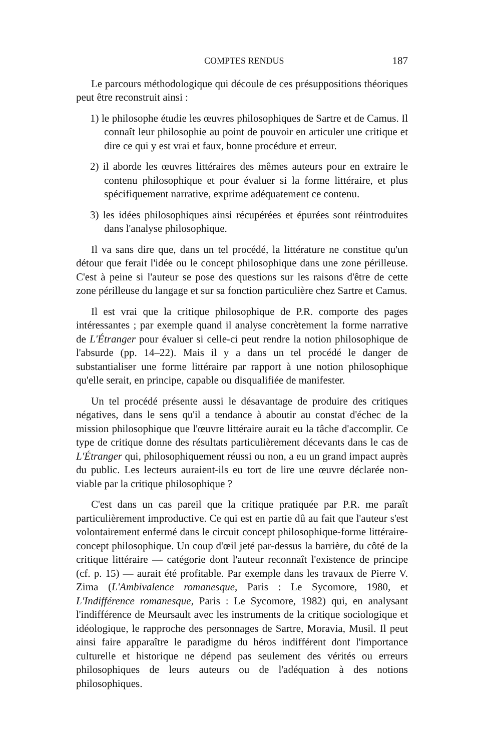COMPTES RENDUS 187
Le parcours méthodologique qui découle de ces présuppositions théoriques peut être reconstruit ainsi :
1) le philosophe étudie les œuvres philosophiques de Sartre et de Camus. Il connaît leur philosophie au point de pouvoir en articuler une critique et dire ce qui y est vrai et faux, bonne procédure et erreur.
2) il aborde les œuvres littéraires des mêmes auteurs pour en extraire le contenu philosophique et pour évaluer si la forme littéraire, et plus spécifiquement narrative, exprime adéquatement ce contenu.
3) les idées philosophiques ainsi récupérées et épurées sont réintroduites dans l'analyse philosophique.
Il va sans dire que, dans un tel procédé, la littérature ne constitue qu'un détour que ferait l'idée ou le concept philosophique dans une zone périlleuse. C'est à peine si l'auteur se pose des questions sur les raisons d'être de cette zone périlleuse du langage et sur sa fonction particulière chez Sartre et Camus.
Il est vrai que la critique philosophique de P.R. comporte des pages intéressantes ; par exemple quand il analyse concrètement la forme narrative de L'Étranger pour évaluer si celle-ci peut rendre la notion philosophique de l'absurde (pp. 14–22). Mais il y a dans un tel procédé le danger de substantialiser une forme littéraire par rapport à une notion philosophique qu'elle serait, en principe, capable ou disqualifiée de manifester.
Un tel procédé présente aussi le désavantage de produire des critiques négatives, dans le sens qu'il a tendance à aboutir au constat d'échec de la mission philosophique que l'œuvre littéraire aurait eu la tâche d'accomplir. Ce type de critique donne des résultats particulièrement décevants dans le cas de L'Étranger qui, philosophiquement réussi ou non, a eu un grand impact auprès du public. Les lecteurs auraient-ils eu tort de lire une œuvre déclarée non-viable par la critique philosophique ?
C'est dans un cas pareil que la critique pratiquée par P.R. me paraît particulièrement improductive. Ce qui est en partie dû au fait que l'auteur s'est volontairement enfermé dans le circuit concept philosophique-forme littéraire-concept philosophique. Un coup d'œil jeté par-dessus la barrière, du côté de la critique littéraire — catégorie dont l'auteur reconnaît l'existence de principe (cf. p. 15) — aurait été profitable. Par exemple dans les travaux de Pierre V. Zima (L'Ambivalence romanesque, Paris : Le Sycomore, 1980, et L'Indifférence romanesque, Paris : Le Sycomore, 1982) qui, en analysant l'indifférence de Meursault avec les instruments de la critique sociologique et idéologique, le rapproche des personnages de Sartre, Moravia, Musil. Il peut ainsi faire apparaître le paradigme du héros indifférent dont l'importance culturelle et historique ne dépend pas seulement des vérités ou erreurs philosophiques de leurs auteurs ou de l'adéquation à des notions philosophiques.